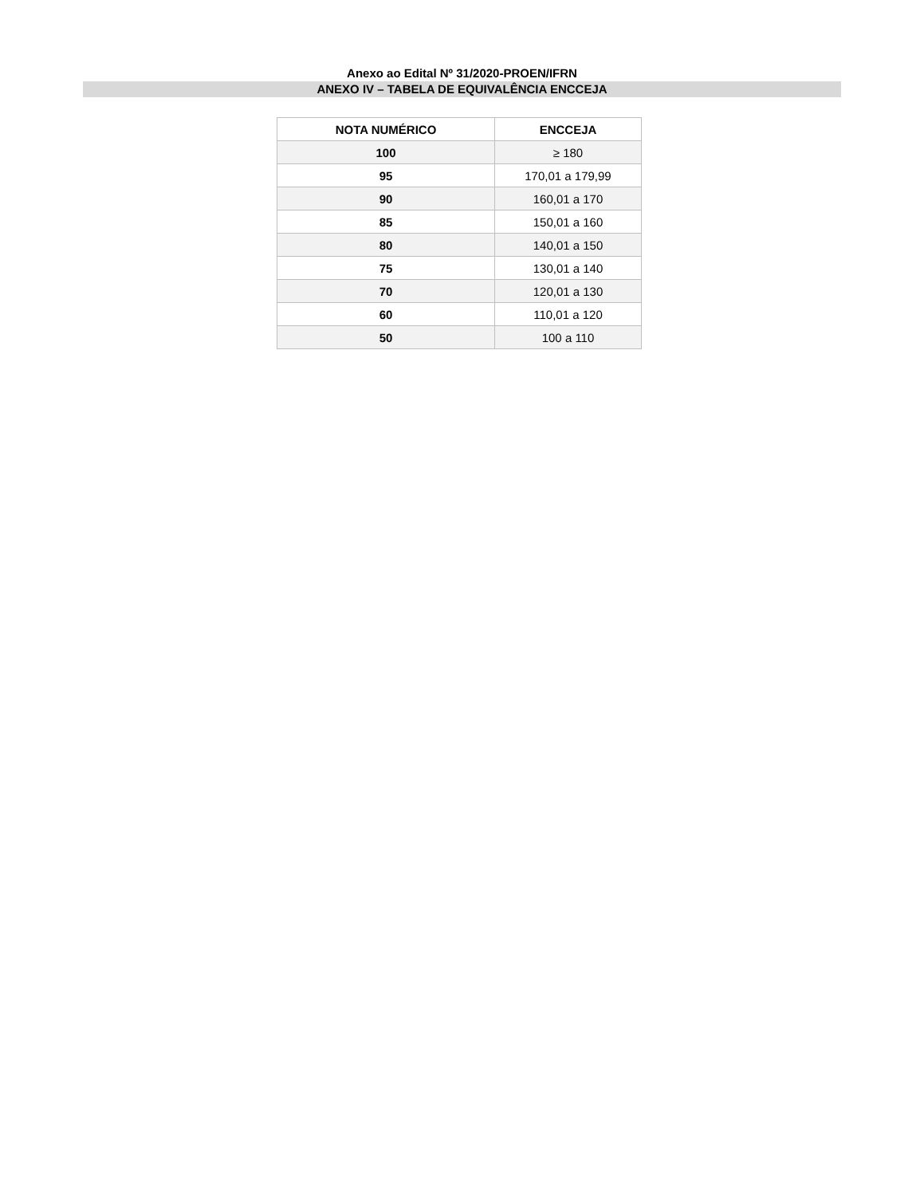Anexo ao Edital Nº 31/2020-PROEN/IFRN
ANEXO IV – TABELA DE EQUIVALÊNCIA ENCCEJA
| NOTA NUMÉRICO | ENCCEJA |
| --- | --- |
| 100 | ≥ 180 |
| 95 | 170,01 a 179,99 |
| 90 | 160,01 a 170 |
| 85 | 150,01 a 160 |
| 80 | 140,01 a 150 |
| 75 | 130,01 a 140 |
| 70 | 120,01 a 130 |
| 60 | 110,01 a 120 |
| 50 | 100 a 110 |